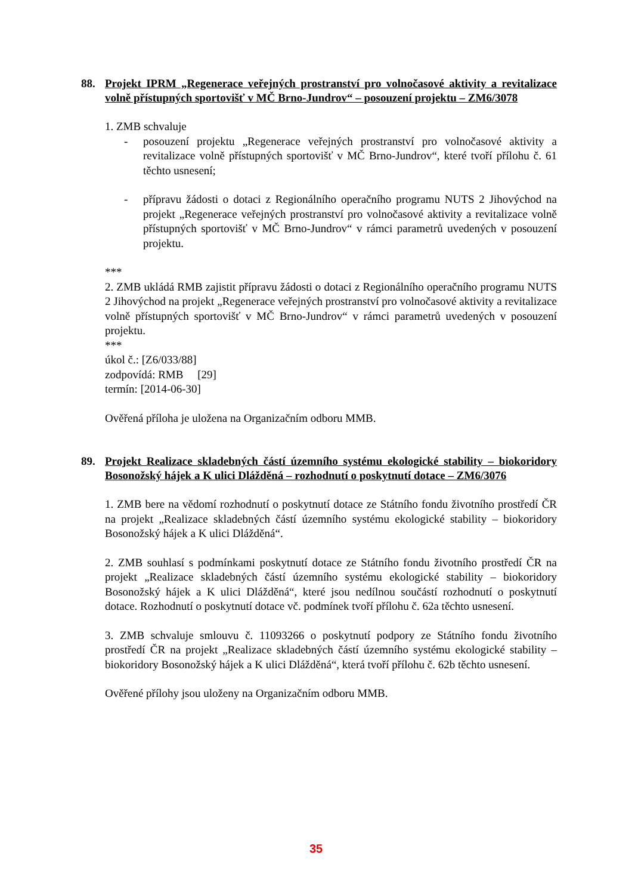88. Projekt IPRM „Regenerace veřejných prostranství pro volnočasové aktivity a revitalizace volně přístupných sportovišť v MČ Brno-Jundrov“ – posouzení projektu – ZM6/3078
1. ZMB schvaluje
- posouzení projektu „Regenerace veřejných prostranství pro volnočasové aktivity a revitalizace volně přístupných sportovišť v MČ Brno-Jundrov“, které tvoří přílohu č. 61 těchto usnesení;
- přípravu žádosti o dotaci z Regionálního operačního programu NUTS 2 Jihovýchod na projekt „Regenerace veřejných prostranství pro volnočasové aktivity a revitalizace volně přístupných sportovišť v MČ Brno-Jundrov“ v rámci parametrů uvedených v posouzení projektu.
***
2. ZMB ukládá RMB zajistit přípravu žádosti o dotaci z Regionálního operačního programu NUTS 2 Jihovýchod na projekt „Regenerace veřejných prostranství pro volnočasové aktivity a revitalizace volně přístupných sportovišť v MČ Brno-Jundrov“ v rámci parametrů uvedených v posouzení projektu.
***
úkol č.: [Z6/033/88]
zodpovídá: RMB [29]
termín: [2014-06-30]
Ověřená příloha je uložena na Organizačním odboru MMB.
89. Projekt Realizace skladebných částí územního systému ekologické stability – biokoridory Bosonožský hájek a K ulici Dlážděná – rozhodnutí o poskytnutí dotace – ZM6/3076
1. ZMB bere na vědomí rozhodnutí o poskytnutí dotace ze Státního fondu životního prostředí ČR na projekt „Realizace skladebných částí územního systému ekologické stability – biokoridory Bosonožský hájek a K ulici Dlážděná“.
2. ZMB souhlasí s podmínkami poskytnutí dotace ze Státního fondu životního prostředí ČR na projekt „Realizace skladebných částí územního systému ekologické stability – biokoridory Bosonožský hájek a K ulici Dlážděná“, které jsou nedílnou součástí rozhodnutí o poskytnutí dotace. Rozhodnutí o poskytnutí dotace vč. podmínek tvoří přílohu č. 62a těchto usnesení.
3. ZMB schvaluje smlouvu č. 11093266 o poskytnutí podpory ze Státního fondu životního prostředí ČR na projekt „Realizace skladebných částí územního systému ekologické stability – biokoridory Bosonožský hájek a K ulici Dlážděná“, která tvoří přílohu č. 62b těchto usnesení.
Ověřené přílohy jsou uloženy na Organizačním odboru MMB.
35